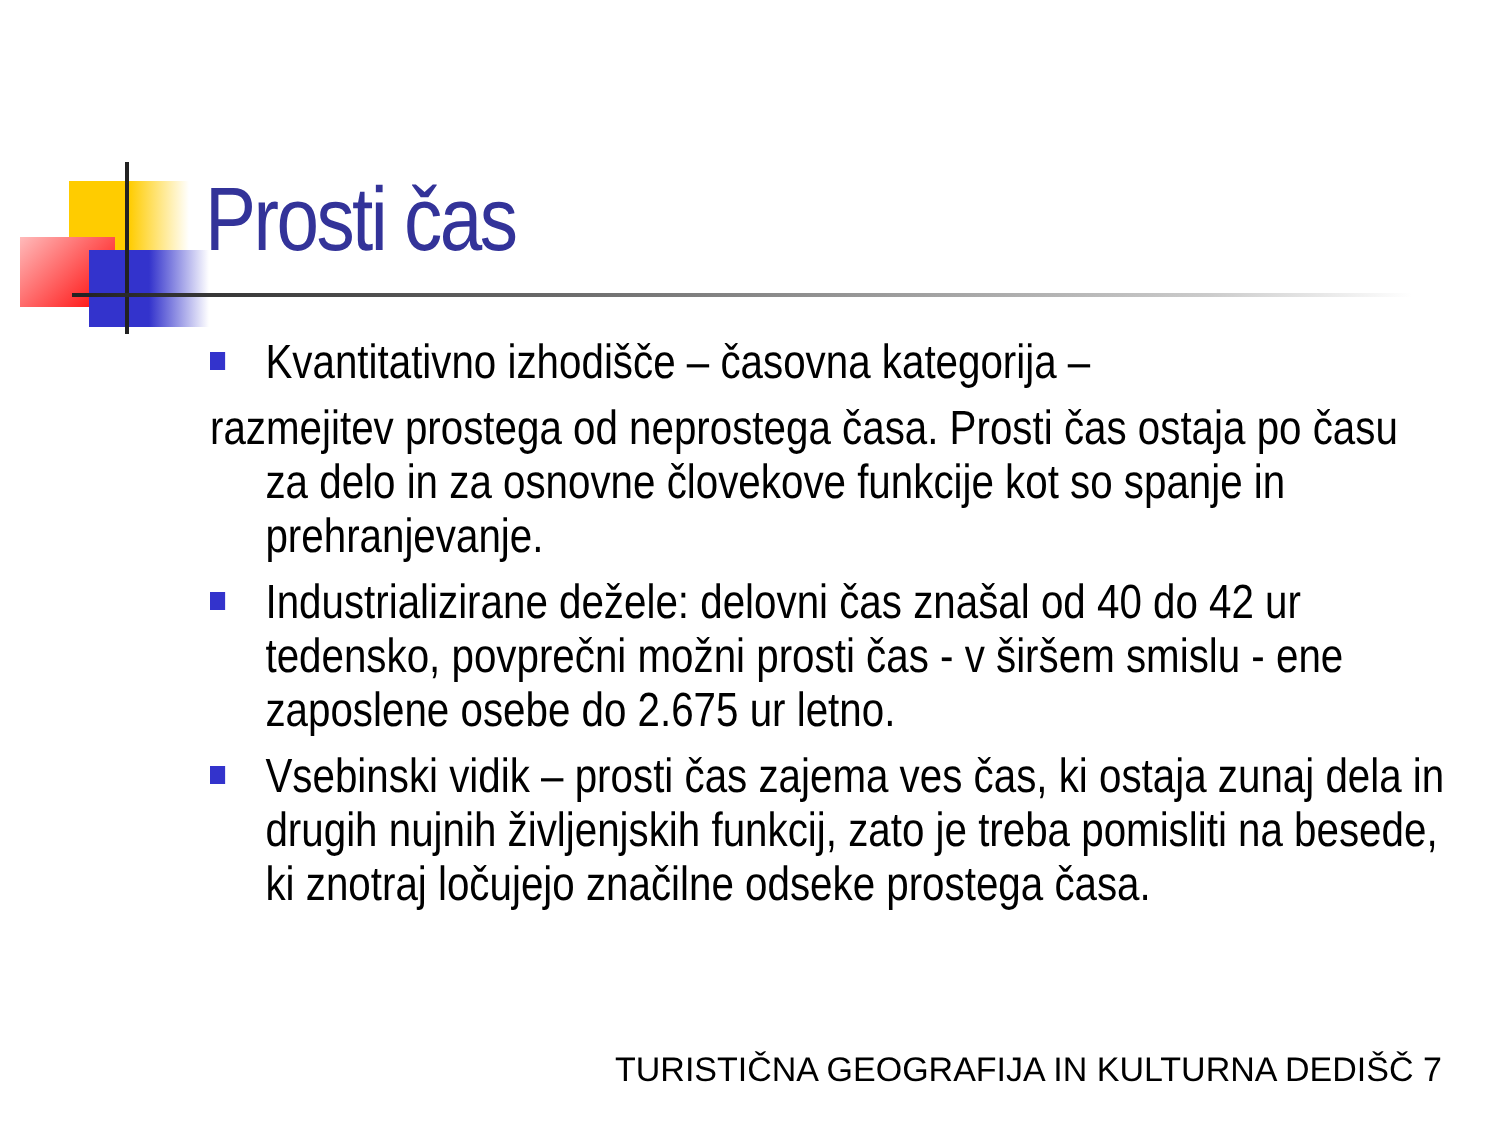Prosti čas
Kvantitativno izhodišče – časovna kategorija –
razmejitev prostega od neprostega časa. Prosti čas ostaja po času
za delo in za osnovne človekove funkcije kot so spanje in
prehranjevanje.
Industrializirane dežele: delovni čas znašal od 40 do 42 ur tedensko, povprečni možni prosti čas - v širšem smislu - ene zaposlene osebe do 2.675 ur letno.
Vsebinski vidik – prosti čas zajema ves čas, ki ostaja zunaj dela in drugih nujnih življenjskih funkcij, zato je treba pomisliti na besede, ki znotraj ločujejo značilne odseke prostega časa.
TURISTIČNA GEOGRAFIJA IN KULTURNA DEDIŠČ 7